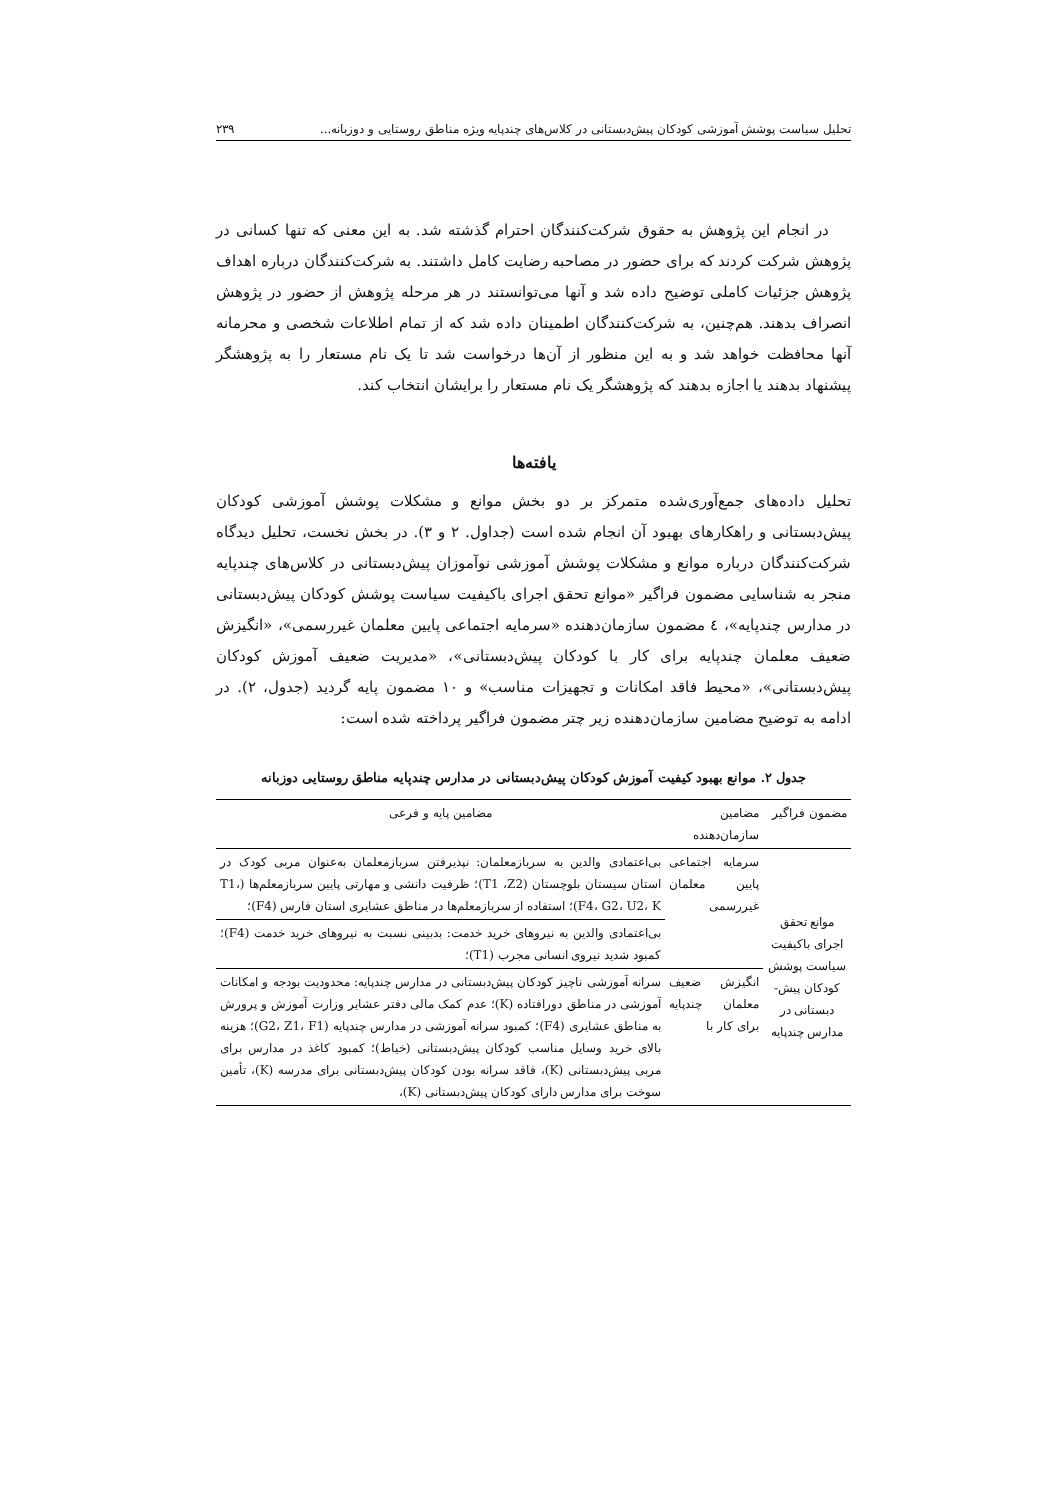تحلیل سیاست پوشش آموزشی کودکان پیش‌دبستانی در کلاس‌های چندپایه ویژه مناطق روستایی و دوزبانه... ۲۳۹
در انجام این پژوهش به حقوق شرکت‌کنندگان احترام گذشته شد. به این معنی که تنها کسانی در پژوهش شرکت کردند که برای حضور در مصاحبه رضایت کامل داشتند. به شرکت‌کنندگان درباره اهداف پژوهش جزئیات کاملی توضیح داده شد و آنها می‌توانستند در هر مرحله پژوهش از حضور در پژوهش انصراف بدهند. هم‌چنین، به شرکت‌کنندگان اطمینان داده شد که از تمام اطلاعات شخصی و محرمانه آنها محافظت خواهد شد و به این منظور از آن‌ها درخواست شد تا یک نام مستعار را به پژوهشگر پیشنهاد بدهند یا اجازه بدهند که پژوهشگر یک نام مستعار را برایشان انتخاب کند.
یافته‌ها
تحلیل داده‌های جمع‌آوری‌شده متمرکز بر دو بخش موانع و مشکلات پوشش آموزشی کودکان پیش‌دبستانی و راهکارهای بهبود آن انجام شده است (جداول. ۲ و ۳). در بخش نخست، تحلیل دیدگاه شرکت‌کنندگان درباره موانع و مشکلات پوشش آموزشی نوآموزان پیش‌دبستانی در کلاس‌های چندپایه منجر به شناسایی مضمون فراگیر «موانع تحقق اجرای باکیفیت سیاست پوشش کودکان پیش‌دبستانی در مدارس چندپایه»، ٤ مضمون سازمان‌دهنده «سرمایه اجتماعی پایین معلمان غیررسمی»، «انگیزش ضعیف معلمان چندپایه برای کار با کودکان پیش‌دبستانی»، «مدیریت ضعیف آموزش کودکان پیش‌دبستانی»، «محیط فاقد امکانات و تجهیزات مناسب» و ۱۰ مضمون پایه گردید (جدول، ۲). در ادامه به توضیح مضامین سازمان‌دهنده زیر چتر مضمون فراگیر پرداخته شده است:
جدول ۲. موانع بهبود کیفیت آموزش کودکان پیش‌دبستانی در مدارس چندپایه مناطق روستایی دوزبانه
| مضمون فراگیر | مضامین سازمان‌دهنده | مضامین پایه و فرعی |
| --- | --- | --- |
| موانع تحقق اجرای باکیفیت سیاست پوشش کودکان پیش-دبستانی در مدارس چندپایه | سرمایه اجتماعی پایین معلمان غیررسمی | بی‌اعتمادی والدین به سربازمعلمان: نپذیرفتن سربازمعلمان به‌عنوان مربی کودک در استان سیستان بلوچستان (T1 ،Z2)؛ ظرفیت دانشی و مهارتی پایین سربازمعلم‌ها (T1، F4، G2، U2، K)؛ استفاده از سربازمعلم‌ها در مناطق عشایری استان فارس (F4)؛ |
| | | بی‌اعتمادی والدین به نیروهای خرید خدمت: بدبینی نسبت به نیروهای خرید خدمت (F4)؛ کمبود شدید نیروی انسانی مجرب (T1)؛ |
| | انگیزش ضعیف معلمان چندپایه برای کار با | سرانه آموزشی ناچیز کودکان پیش‌دبستانی در مدارس چندپایه: محدودیت بودجه و امکانات آموزشی در مناطق دورافتاده (K)؛ عدم کمک مالی دفتر عشایر وزارت آموزش و پرورش به مناطق عشایری (F4)؛ کمبود سرانه آموزشی در مدارس چندپایه (G2، Z1، F1)؛ هزینه بالای خرید وسایل مناسب کودکان پیش‌دبستانی (خیاط)؛ کمبود کاغذ در مدارس برای مربی پیش‌دبستانی (K)، فاقد سرانه بودن کودکان پیش‌دبستانی برای مدرسه (K)، تأمین سوخت برای مدارس دارای کودکان پیش‌دبستانی (K)، |